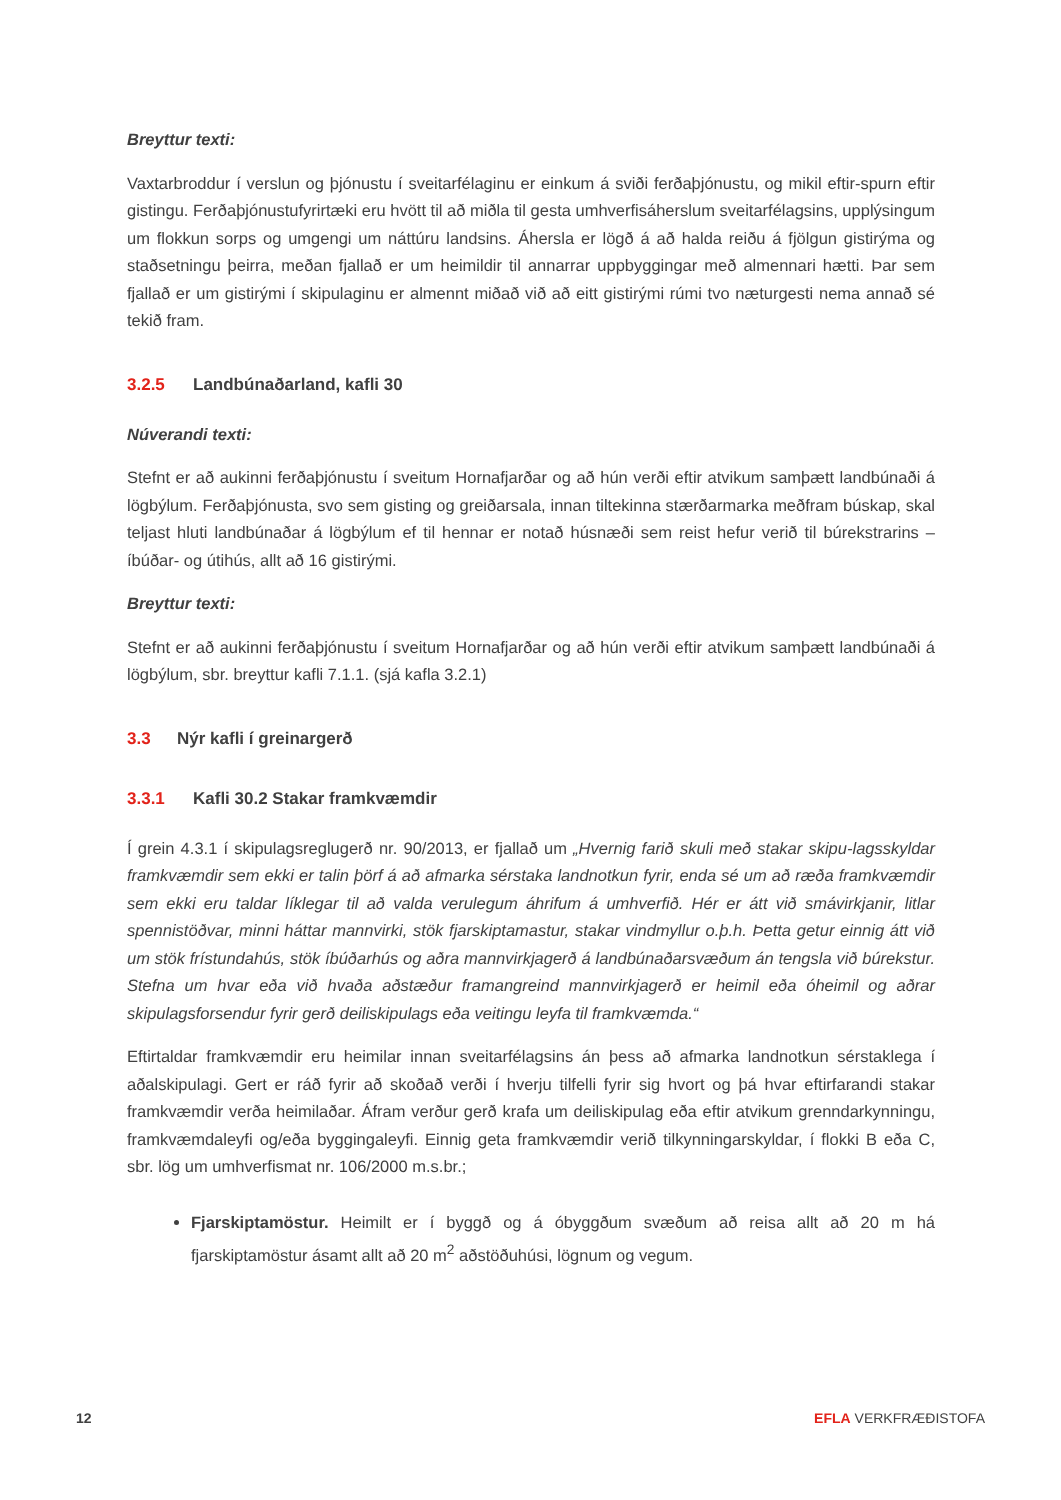Breyttur texti:
Vaxtarbroddur í verslun og þjónustu í sveitarfélaginu er einkum á sviði ferðaþjónustu, og mikil eftir-spurn eftir gistingu. Ferðaþjónustufyrirtæki eru hvött til að miðla til gesta umhverfisáherslum sveitarfélagsins, upplýsingum um flokkun sorps og umgengi um náttúru landsins. Áhersla er lögð á að halda reiðu á fjölgun gistirýma og staðsetningu þeirra, meðan fjallað er um heimildir til annarrar uppbyggingar með almennari hætti. Þar sem fjallað er um gistirými í skipulaginu er almennt miðað við að eitt gistirými rúmi tvo næturgesti nema annað sé tekið fram.
3.2.5 Landbúnaðarland, kafli 30
Núverandi texti:
Stefnt er að aukinni ferðaþjónustu í sveitum Hornafjarðar og að hún verði eftir atvikum samþætt landbúnaði á lögbýlum. Ferðaþjónusta, svo sem gisting og greiðarsala, innan tiltekinna stærðarmarka meðfram búskap, skal teljast hluti landbúnaðar á lögbýlum ef til hennar er notað húsnæði sem reist hefur verið til búrekstrarins – íbúðar- og útihús, allt að 16 gistirými.
Breyttur texti:
Stefnt er að aukinni ferðaþjónustu í sveitum Hornafjarðar og að hún verði eftir atvikum samþætt landbúnaði á lögbýlum, sbr. breyttur kafli 7.1.1. (sjá kafla 3.2.1)
3.3 Nýr kafli í greinargerð
3.3.1 Kafli 30.2 Stakar framkvæmdir
Í grein 4.3.1 í skipulagsreglugerð nr. 90/2013, er fjallað um „Hvernig farið skuli með stakar skipu-lagsskyldar framkvæmdir sem ekki er talin þörf á að afmarka sérstaka landnotkun fyrir, enda sé um að ræða framkvæmdir sem ekki eru taldar líklegar til að valda verulegum áhrifum á umhverfið. Hér er átt við smávirkjanir, litlar spennistöðvar, minni háttar mannvirki, stök fjarskiptamastur, stakar vindmyllur o.þ.h. Þetta getur einnig átt við um stök frístundahús, stök íbúðarhús og aðra mannvirkjagerð á landbúnaðarsvæðum án tengsla við búrekstur. Stefna um hvar eða við hvaða aðstæður framangreind mannvirkjagerð er heimil eða óheimil og aðrar skipulagsforsendur fyrir gerð deiliskipulags eða veitingu leyfa til framkvæmda.“
Eftirtaldar framkvæmdir eru heimilar innan sveitarfélagsins án þess að afmarka landnotkun sérstaklega í aðalskipulagi. Gert er ráð fyrir að skoðað verði í hverju tilfelli fyrir sig hvort og þá hvar eftirfarandi stakar framkvæmdir verða heimilaðar. Áfram verður gerð krafa um deiliskipulag eða eftir atvikum grenndarkynningu, framkvæmdaleyfi og/eða byggingaleyfi. Einnig geta framkvæmdir verið tilkynningarskyldar, í flokki B eða C, sbr. lög um umhverfismat nr. 106/2000 m.s.br.;
Fjarskiptamöstur. Heimilt er í byggð og á óbyggðum svæðum að reisa allt að 20 m há fjarskiptamöstur ásamt allt að 20 m<sup>2</sup> aðstöðuhúsi, lögnum og vegum.
12 EFLA VERKFRÆÐISTOFA